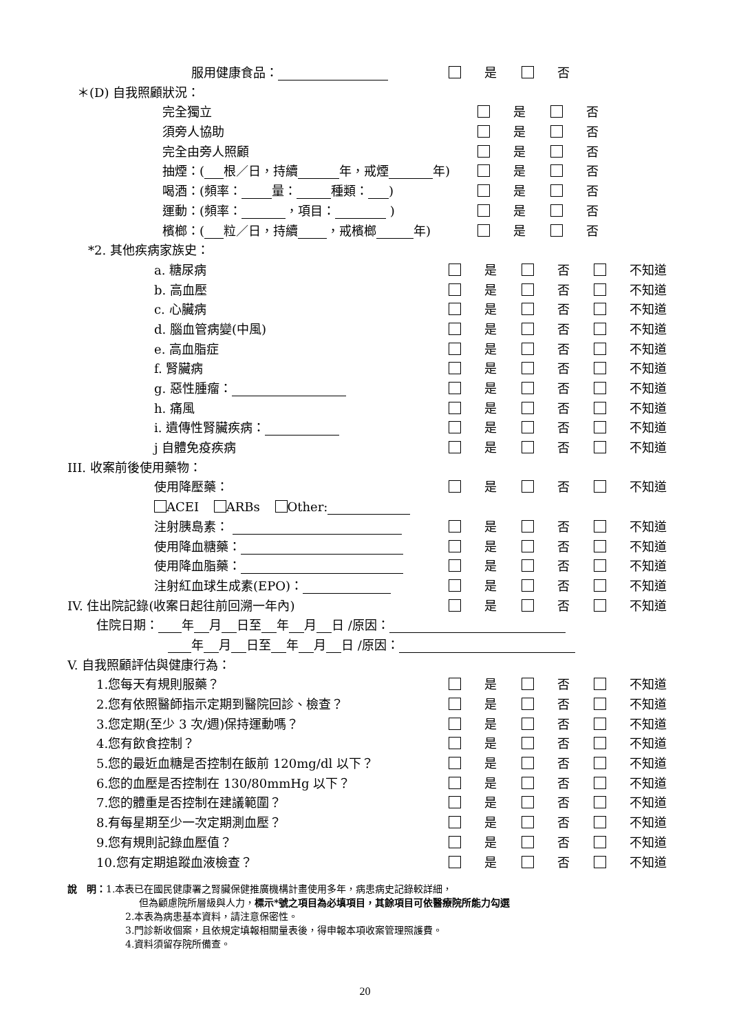服用健康食品： 是 否
＊(D) 自我照顧狀況： 完全獨立 是 否
須旁人協助 是 否
完全由旁人照顧 是 否
抽煙：( 根／日，持續 年，戒煙 年) 是 否
喝酒：(頻率： 量： 種類： ) 是 否
運動：(頻率： ，項目： ) 是 否
檳榔：( 粒／日，持續 ，戒檳榔 年) 是 否
*2. 其他疾病家族史： a. 糖尿病 是 否 不知道
b. 高血壓 是 否 不知道
c. 心臟病 是 否 不知道
d. 腦血管病變(中風) 是 否 不知道
e. 高血脂症 是 否 不知道
f. 腎臟病 是 否 不知道
g. 惡性腫瘤： 是 否 不知道
h. 痛風 是 否 不知道
i. 遺傳性腎臟疾病： 是 否 不知道
j 自體免疫疾病 是 否 不知道
III. 收案前後使用藥物： 使用降壓藥： 是 否 不知道
ACEI ARBs Other: 注射胰島素： 是 否 不知道
使用降血糖藥： 是 否 不知道
使用降血脂藥： 是 否 不知道
注射紅血球生成素(EPO)： 是 否 不知道
IV. 住出院記錄(收案日起往前回溯一年內) 是 否 不知道
住院日期： 年 月 日至 年 月 日 /原因：
年 月 日至 年 月 日 /原因：
V. 自我照顧評估與健康行為： 1.您每天有規則服藥？ 是 否 不知道
2.您有依照醫師指示定期到醫院回診、檢查？ 是 否 不知道
3.您定期(至少 3 次/週)保持運動嗎？ 是 否 不知道
4.您有飲食控制？ 是 否 不知道
5.您的最近血糖是否控制在飯前 120mg/dl 以下？ 是 否 不知道
6.您的血壓是否控制在 130/80mmHg 以下？ 是 否 不知道
7.您的體重是否控制在建議範圍？ 是 否 不知道
8.有每星期至少一次定期測血壓？ 是 否 不知道
9.您有規則記錄血壓值？ 是 否 不知道
10.您有定期追蹤血液檢查？ 是 否 不知道
說　明：1.本表已在國民健康署之腎臟保健推廣機構計畫使用多年，病患病史記錄較詳細，
但為顧慮院所層級與人力，標示*號之項目為必填項目，其餘項目可依醫療院所能力勾選
2.本表為病患基本資料，請注意保密性。
3.門診新收個案，且依規定填報相關量表後，得申報本項收案管理照護費。
4.資料須留存院所備查。
20